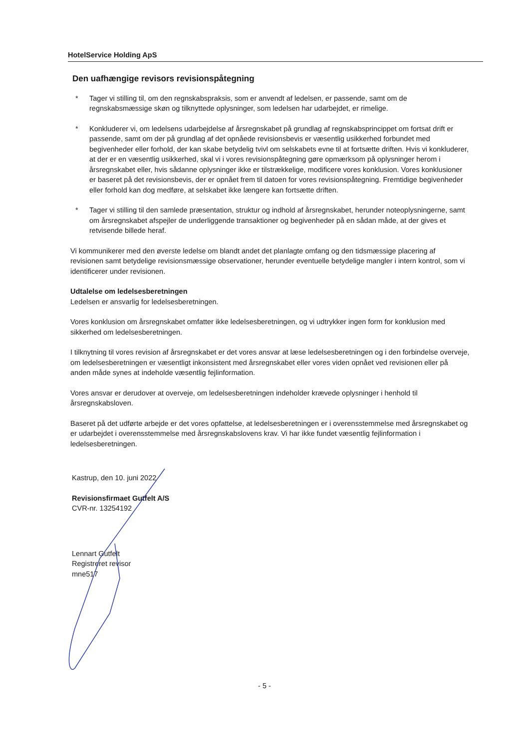HotelService Holding ApS
Den uafhængige revisors revisionspåtegning
* Tager vi stilling til, om den regnskabspraksis, som er anvendt af ledelsen, er passende, samt om de regnskabsmæssige skøn og tilknyttede oplysninger, som ledelsen har udarbejdet, er rimelige.
* Konkluderer vi, om ledelsens udarbejdelse af årsregnskabet på grundlag af regnskabsprincippet om fortsat drift er passende, samt om der på grundlag af det opnåede revisionsbevis er væsentlig usikkerhed forbundet med begivenheder eller forhold, der kan skabe betydelig tvivl om selskabets evne til at fortsætte driften. Hvis vi konkluderer, at der er en væsentlig usikkerhed, skal vi i vores revisionspåtegning gøre opmærksom på oplysninger herom i årsregnskabet eller, hvis sådanne oplysninger ikke er tilstrækkelige, modificere vores konklusion. Vores konklusioner er baseret på det revisionsbevis, der er opnået frem til datoen for vores revisionspåtegning. Fremtidige begivenheder eller forhold kan dog medføre, at selskabet ikke længere kan fortsætte driften.
* Tager vi stilling til den samlede præsentation, struktur og indhold af årsregnskabet, herunder noteoplysningerne, samt om årsregnskabet afspejler de underliggende transaktioner og begivenheder på en sådan måde, at der gives et retvisende billede heraf.
Vi kommunikerer med den øverste ledelse om blandt andet det planlagte omfang og den tidsmæssige placering af revisionen samt betydelige revisionsmæssige observationer, herunder eventuelle betydelige mangler i intern kontrol, som vi identificerer under revisionen.
Udtalelse om ledelsesberetningen
Ledelsen er ansvarlig for ledelsesberetningen.
Vores konklusion om årsregnskabet omfatter ikke ledelsesberetningen, og vi udtrykker ingen form for konklusion med sikkerhed om ledelsesberetningen.
I tilknytning til vores revision af årsregnskabet er det vores ansvar at læse ledelsesberetningen og i den forbindelse overveje, om ledelsesberetningen er væsentligt inkonsistent med årsregnskabet eller vores viden opnået ved revisionen eller på anden måde synes at indeholde væsentlig fejlinformation.
Vores ansvar er derudover at overveje, om ledelsesberetningen indeholder krævede oplysninger i henhold til årsregnskabsloven.
Baseret på det udførte arbejde er det vores opfattelse, at ledelsesberetningen er i overensstemmelse med årsregnskabet og er udarbejdet i overensstemmelse med årsregnskabslovens krav. Vi har ikke fundet væsentlig fejlinformation i ledelsesberetningen.
Kastrup, den 10. juni 2022
Revisionsfirmaet Gutfelt A/S
CVR-nr. 13254192
Lennart Gutfelt
Registreret revisor
mne517
- 5 -